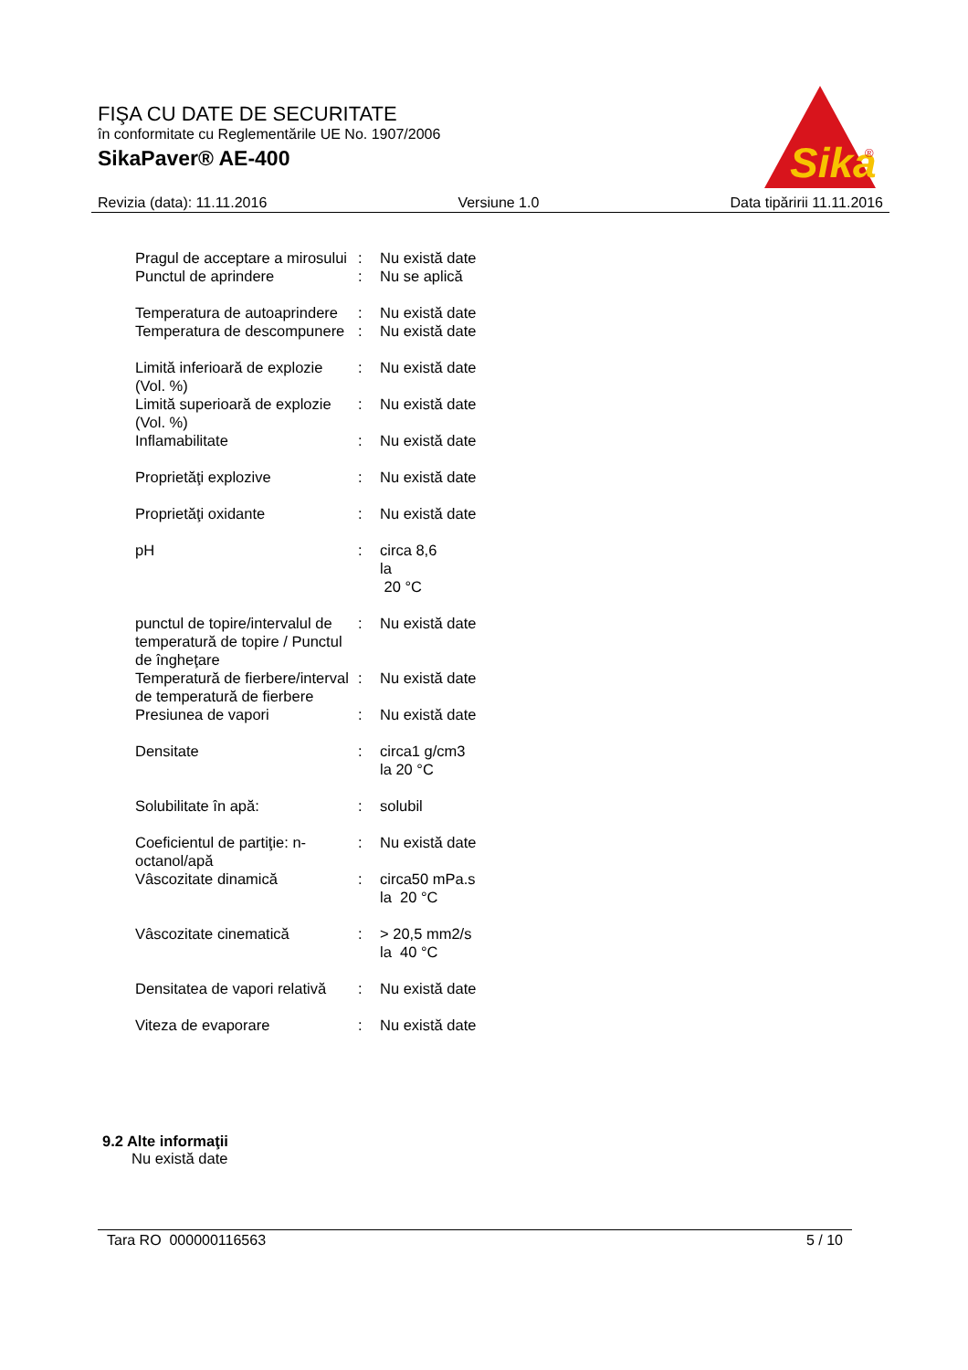FIŞA CU DATE DE SECURITATE
în conformitate cu Reglementările UE No. 1907/2006
SikaPaver® AE-400
Sika
®
Revizia (data): 11.11.2016 Versiune 1.0 Data tipăririi 11.11.2016
| Pragul de acceptare a mirosului | : | Nu există date |
| Punctul de aprindere | : | Nu se aplică |
| Temperatura de autoaprindere | : | Nu există date |
| Temperatura de descompunere | : | Nu există date |
| Limită inferioară de explozie (Vol. %) | : | Nu există date |
| Limită superioară de explozie (Vol. %) | : | Nu există date |
| Inflamabilitate | : | Nu există date |
| Proprietăţi explozive | : | Nu există date |
| Proprietăţi oxidante | : | Nu există date |
| pH | : | circa 8,6 la 20 °C |
| punctul de topire/intervalul de temperatură de topire / Punctul de îngheţare | : | Nu există date |
| Temperatură de fierbere/interval de temperatură de fierbere | : | Nu există date |
| Presiunea de vapori | : | Nu există date |
| Densitate | : | circa1 g/cm3 la 20 °C |
| Solubilitate în apă: | : | solubil |
| Coeficientul de partiţie: n-octanol/apă | : | Nu există date |
| Vâscozitate dinamică | : | circa50 mPa.s la 20 °C |
| Vâscozitate cinematică | : | > 20,5 mm2/s la 40 °C |
| Densitatea de vapori relativă | : | Nu există date |
| Viteza de evaporare | : | Nu există date |
9.2 Alte informaţii
Nu există date
Tara RO 000000116563 5 / 10